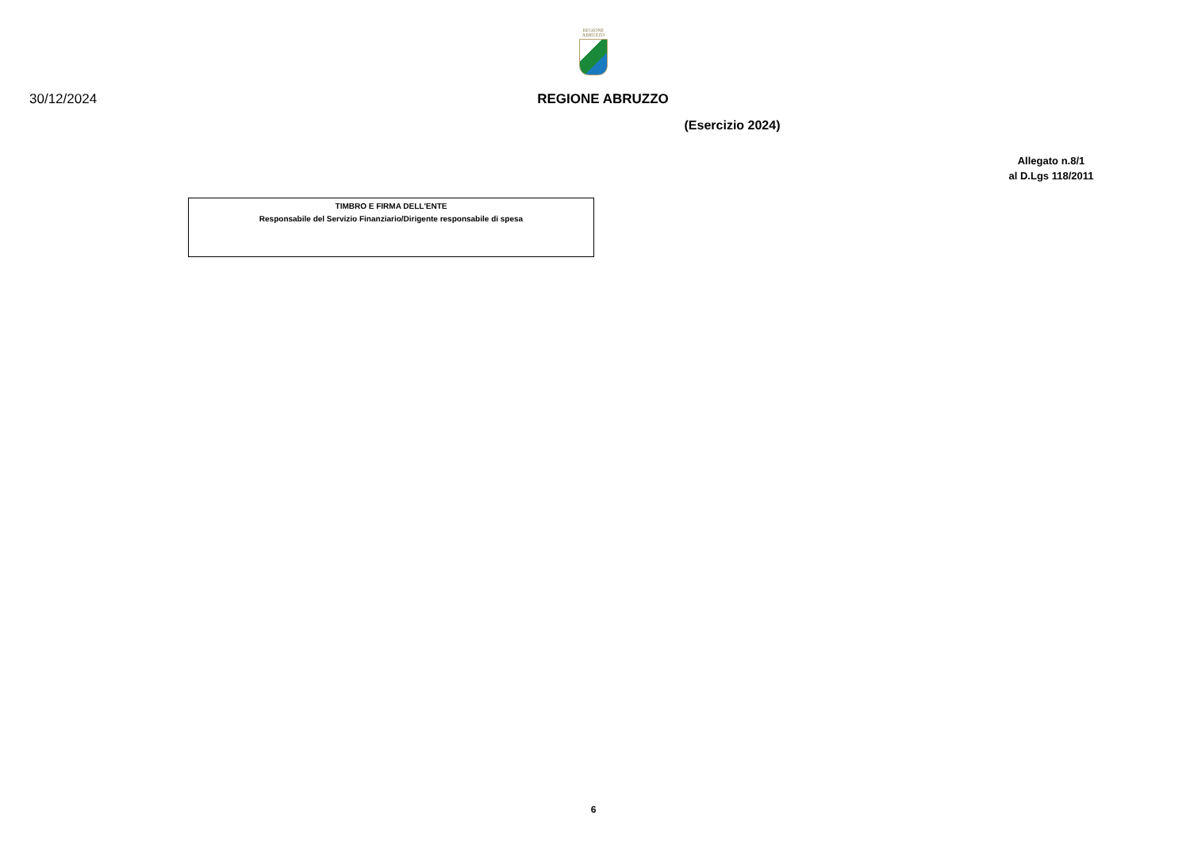REGIONE
ABRUZZO
30/12/2024 REGIONE ABRUZZO
(Esercizio 2024)
Allegato n.8/1
al D.Lgs 118/2011
TIMBRO E FIRMA DELL'ENTE
Responsabile del Servizio Finanziario/Dirigente responsabile di spesa
6